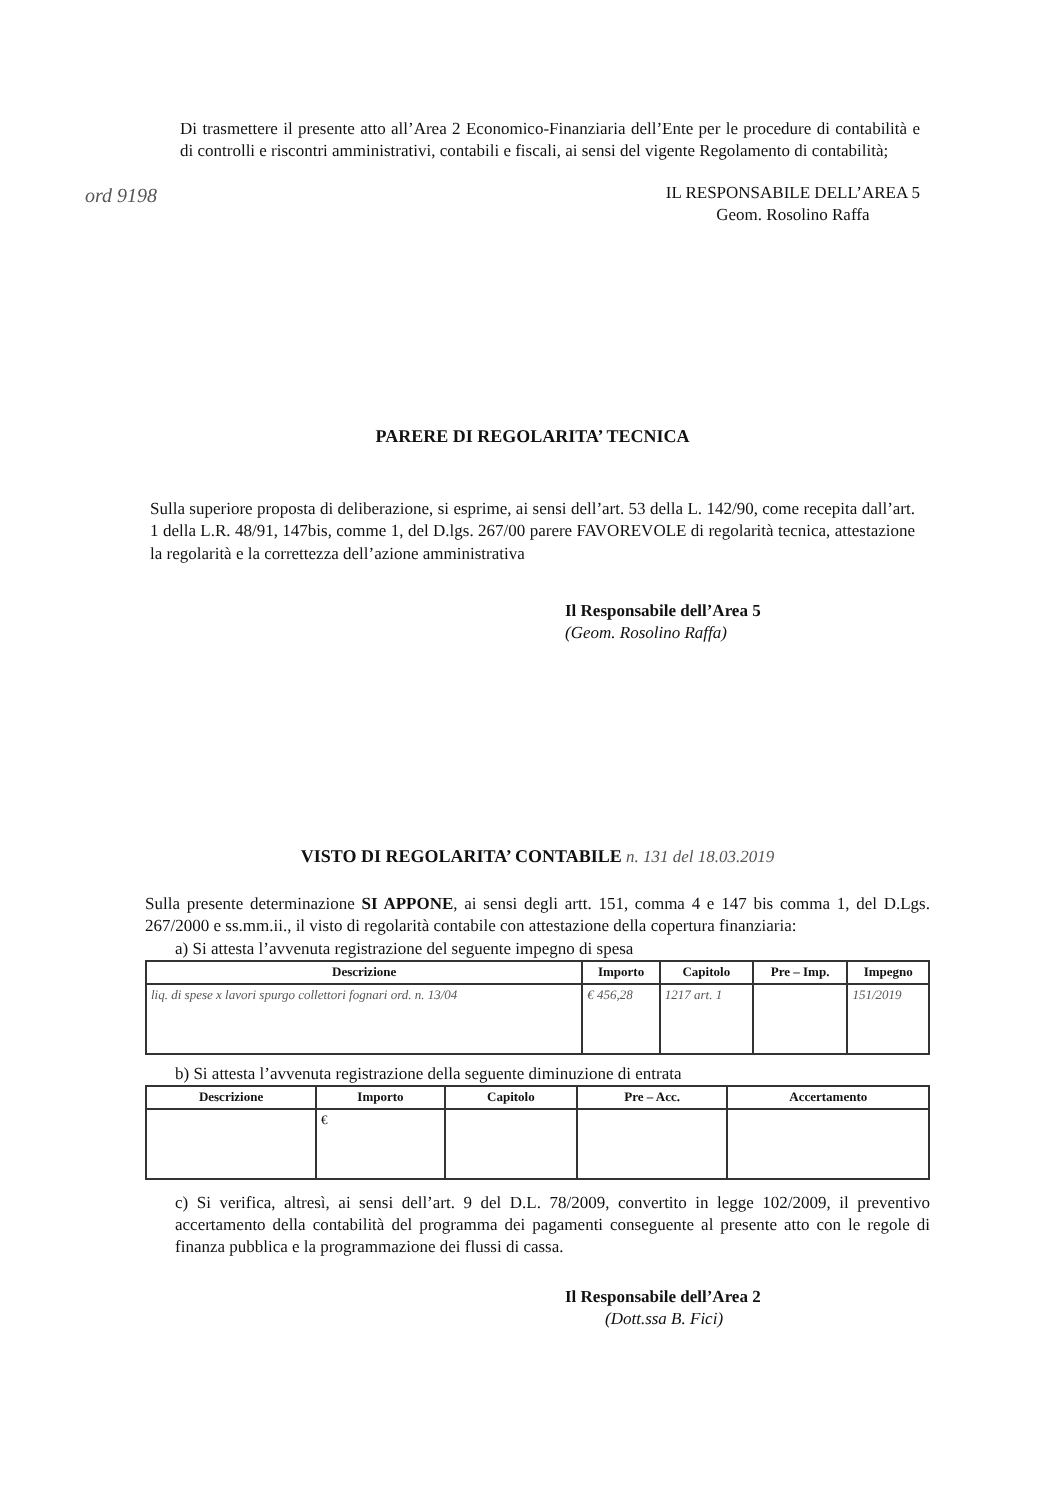Di trasmettere il presente atto all’Area 2 Economico-Finanziaria dell’Ente per le procedure di contabilità e di controlli e riscontri amministrativi, contabili e fiscali, ai sensi del vigente Regolamento di contabilità;
ord 9198 IL RESPONSABILE DELL’AREA 5
Geom. Rosolino Raffa
PARERE DI REGOLARITA’ TECNICA
Sulla superiore proposta di deliberazione, si esprime, ai sensi dell’art. 53 della L. 142/90, come recepita dall’art. 1 della L.R. 48/91, 147bis, comme 1, del D.lgs. 267/00 parere FAVOREVOLE di regolarità tecnica, attestazione la regolarità e la correttezza dell’azione amministrativa
Il Responsabile dell’Area 5
(Geom. Rosolino Raffa)
VISTO DI REGOLARITA’ CONTABILE n. 131 del 18.03.2019
Sulla presente determinazione SI APPONE, ai sensi degli artt. 151, comma 4 e 147 bis comma 1, del D.Lgs. 267/2000 e ss.mm.ii., il visto di regolarità contabile con attestazione della copertura finanziaria:
a) Si attesta l’avvenuta registrazione del seguente impegno di spesa
| Descrizione | Importo | Capitolo | Pre – Imp. | Impegno |
| --- | --- | --- | --- | --- |
| liq. di spese x lavori spurgo collettori fognari ord. n. 13/04 | € 456,28 | 1217 art. 1 | | 151/2019 |
b) Si attesta l’avvenuta registrazione della seguente diminuzione di entrata
| Descrizione | Importo | Capitolo | Pre – Acc. | Accertamento |
| --- | --- | --- | --- | --- |
| | € | | | |
c) Si verifica, altresì, ai sensi dell’art. 9 del D.L. 78/2009, convertito in legge 102/2009, il preventivo accertamento della contabilità del programma dei pagamenti conseguente al presente atto con le regole di finanza pubblica e la programmazione dei flussi di cassa.
Il Responsabile dell’Area 2
(Dott.ssa B. Fici)